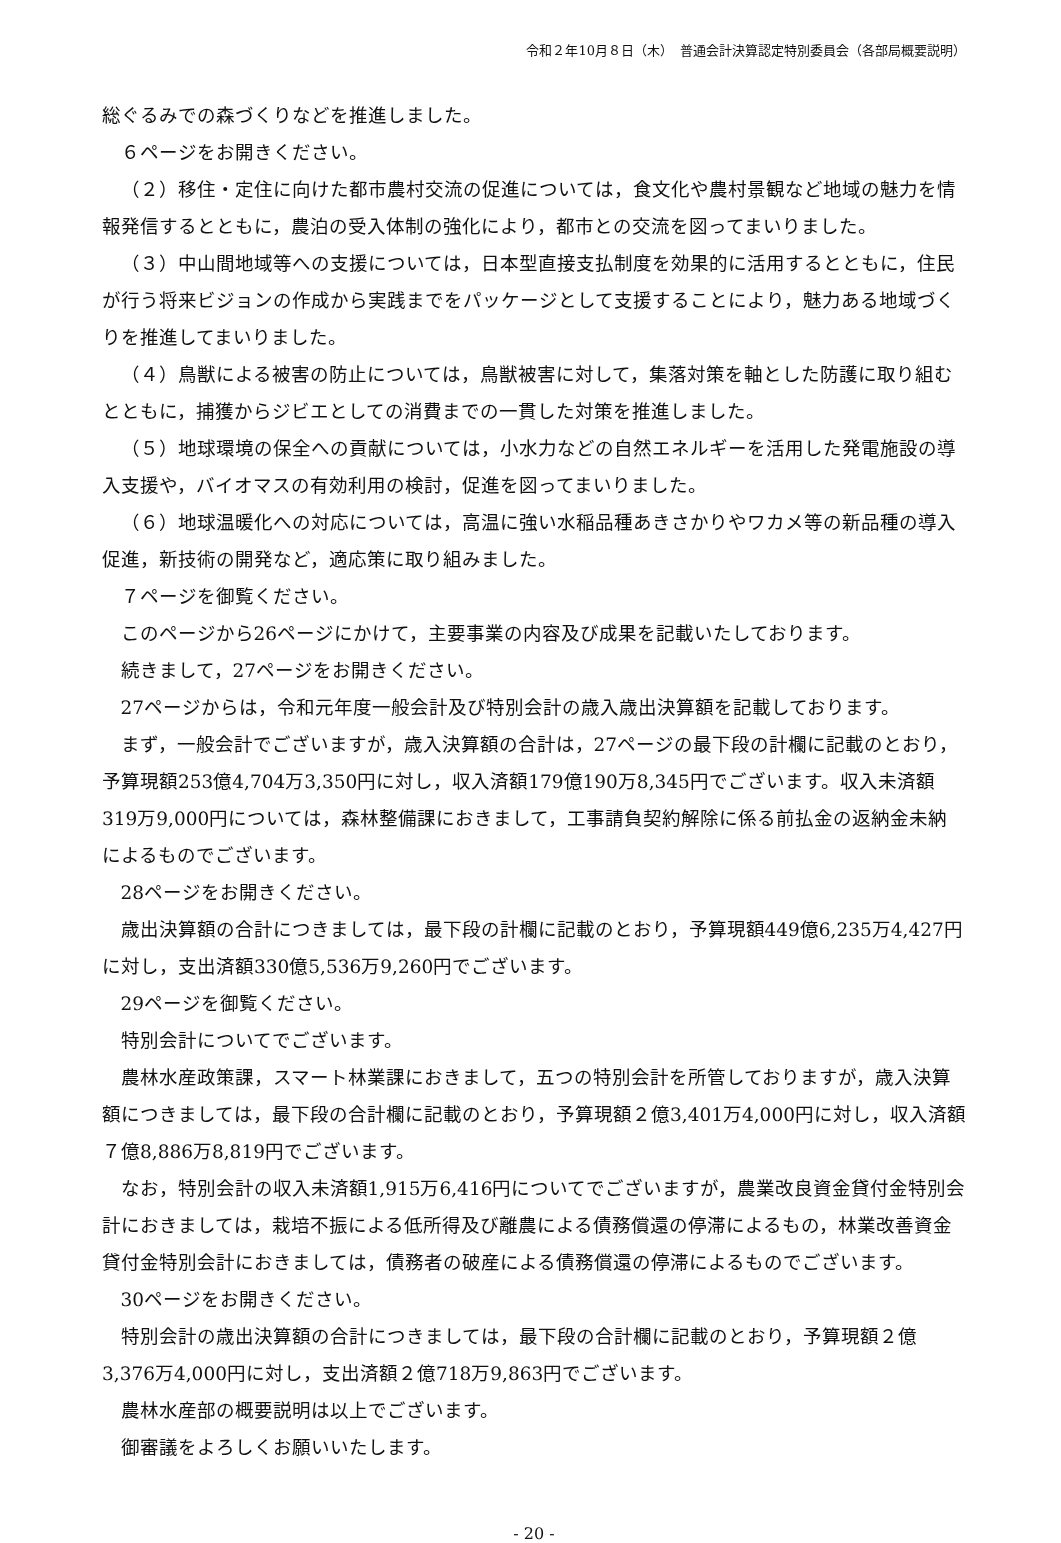令和２年10月８日（木）　普通会計決算認定特別委員会（各部局概要説明）
総ぐるみでの森づくりなどを推進しました。
６ページをお開きください。
（２）移住・定住に向けた都市農村交流の促進については，食文化や農村景観など地域の魅力を情報発信するとともに，農泊の受入体制の強化により，都市との交流を図ってまいりました。
（３）中山間地域等への支援については，日本型直接支払制度を効果的に活用するとともに，住民が行う将来ビジョンの作成から実践までをパッケージとして支援することにより，魅力ある地域づくりを推進してまいりました。
（４）鳥獣による被害の防止については，鳥獣被害に対して，集落対策を軸とした防護に取り組むとともに，捕獲からジビエとしての消費までの一貫した対策を推進しました。
（５）地球環境の保全への貢献については，小水力などの自然エネルギーを活用した発電施設の導入支援や，バイオマスの有効利用の検討，促進を図ってまいりました。
（６）地球温暖化への対応については，高温に強い水稲品種あきさかりやワカメ等の新品種の導入促進，新技術の開発など，適応策に取り組みました。
７ページを御覧ください。
このページから26ページにかけて，主要事業の内容及び成果を記載いたしております。
続きまして，27ページをお開きください。
27ページからは，令和元年度一般会計及び特別会計の歳入歳出決算額を記載しております。
まず，一般会計でございますが，歳入決算額の合計は，27ページの最下段の計欄に記載のとおり，予算現額253億4,704万3,350円に対し，収入済額179億190万8,345円でございます。収入未済額319万9,000円については，森林整備課におきまして，工事請負契約解除に係る前払金の返納金未納によるものでございます。
28ページをお開きください。
歳出決算額の合計につきましては，最下段の計欄に記載のとおり，予算現額449億6,235万4,427円に対し，支出済額330億5,536万9,260円でございます。
29ページを御覧ください。
特別会計についてでございます。
農林水産政策課，スマート林業課におきまして，五つの特別会計を所管しておりますが，歳入決算額につきましては，最下段の合計欄に記載のとおり，予算現額２億3,401万4,000円に対し，収入済額７億8,886万8,819円でございます。
なお，特別会計の収入未済額1,915万6,416円についてでございますが，農業改良資金貸付金特別会計におきましては，栽培不振による低所得及び離農による債務償還の停滞によるもの，林業改善資金貸付金特別会計におきましては，債務者の破産による債務償還の停滞によるものでございます。
30ページをお開きください。
特別会計の歳出決算額の合計につきましては，最下段の合計欄に記載のとおり，予算現額２億3,376万4,000円に対し，支出済額２億718万9,863円でございます。
農林水産部の概要説明は以上でございます。
御審議をよろしくお願いいたします。
- 20 -